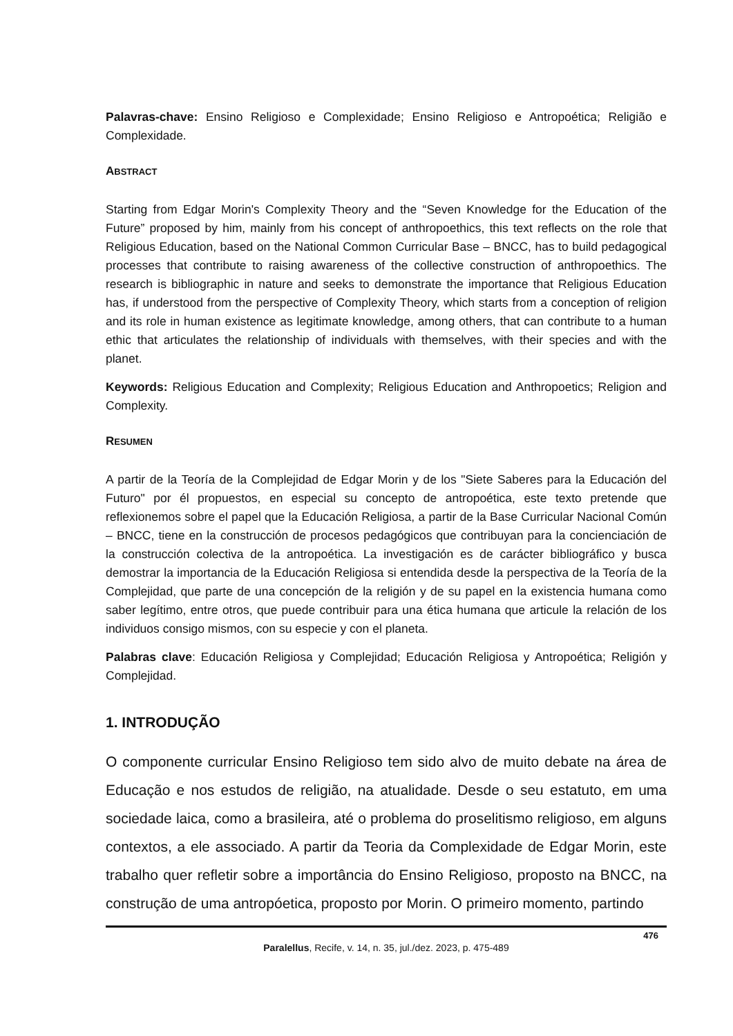Palavras-chave: Ensino Religioso e Complexidade; Ensino Religioso e Antropoética; Religião e Complexidade.
ABSTRACT
Starting from Edgar Morin's Complexity Theory and the “Seven Knowledge for the Education of the Future” proposed by him, mainly from his concept of anthropoethics, this text reflects on the role that Religious Education, based on the National Common Curricular Base – BNCC, has to build pedagogical processes that contribute to raising awareness of the collective construction of anthropoethics. The research is bibliographic in nature and seeks to demonstrate the importance that Religious Education has, if understood from the perspective of Complexity Theory, which starts from a conception of religion and its role in human existence as legitimate knowledge, among others, that can contribute to a human ethic that articulates the relationship of individuals with themselves, with their species and with the planet.
Keywords: Religious Education and Complexity; Religious Education and Anthropoetics; Religion and Complexity.
RESUMEN
A partir de la Teoría de la Complejidad de Edgar Morin y de los "Siete Saberes para la Educación del Futuro" por él propuestos, en especial su concepto de antropoética, este texto pretende que reflexionemos sobre el papel que la Educación Religiosa, a partir de la Base Curricular Nacional Común – BNCC, tiene en la construcción de procesos pedagógicos que contribuyan para la concienciación de la construcción colectiva de la antropoética. La investigación es de carácter bibliográfico y busca demostrar la importancia de la Educación Religiosa si entendida desde la perspectiva de la Teoría de la Complejidad, que parte de una concepción de la religión y de su papel en la existencia humana como saber legítimo, entre otros, que puede contribuir para una ética humana que articule la relación de los individuos consigo mismos, con su especie y con el planeta.
Palabras clave: Educación Religiosa y Complejidad; Educación Religiosa y Antropoética; Religión y Complejidad.
1. INTRODUÇÃO
O componente curricular Ensino Religioso tem sido alvo de muito debate na área de Educação e nos estudos de religião, na atualidade. Desde o seu estatuto, em uma sociedade laica, como a brasileira, até o problema do proselitismo religioso, em alguns contextos, a ele associado. A partir da Teoria da Complexidade de Edgar Morin, este trabalho quer refletir sobre a importância do Ensino Religioso, proposto na BNCC, na construção de uma antropóetica, proposto por Morin. O primeiro momento, partindo
476
Paralellus, Recife, v. 14, n. 35, jul./dez. 2023, p. 475-489